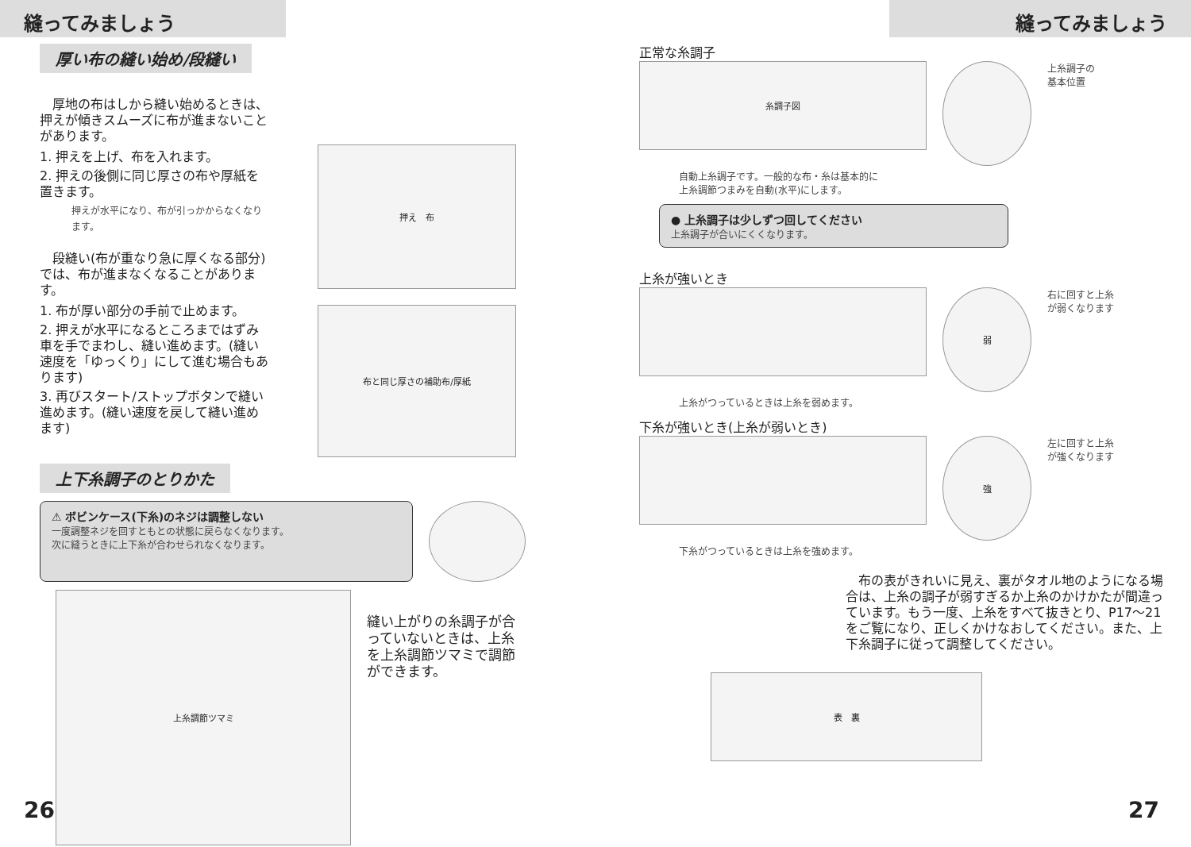縫ってみましょう
厚い布の縫い始め/段縫い
　厚地の布はしから縫い始めるときは、押えが傾きスムーズに布が進まないことがあります。
1. 押えを上げ、布を入れます。
2. 押えの後側に同じ厚さの布や厚紙を置きます。
押えが水平になり、布が引っかからなくなります。
　段縫い(布が重なり急に厚くなる部分)では、布が進まなくなることがあります。
1. 布が厚い部分の手前で止めます。
2. 押えが水平になるところまではずみ車を手でまわし、縫い進めます。(縫い速度を「ゆっくり」にして進む場合もあります)
3. 再びスタート/ストップボタンで縫い進めます。(縫い速度を戻して縫い進めます)
押え　布
布と同じ厚さの補助布/厚紙
上下糸調子のとりかた
⚠ ボビンケース(下糸)のネジは調整しない
一度調整ネジを回すともとの状態に戻らなくなります。
次に縫うときに上下糸が合わせられなくなります。
上糸調節ツマミ
縫い上がりの糸調子が合っていないときは、上糸を上糸調節ツマミで調節ができます。
26
縫ってみましょう
正常な糸調子
糸調子図
上糸調子の
基本位置
自動上糸調子です。一般的な布・糸は基本的に
上糸調節つまみを自動(水平)にします。
● 上糸調子は少しずつ回してください
上糸調子が合いにくくなります。
上糸が強いとき
弱
右に回すと上糸
が弱くなります
上糸がつっているときは上糸を弱めます。
下糸が強いとき(上糸が弱いとき)
強
左に回すと上糸
が強くなります
下糸がつっているときは上糸を強めます。
　布の表がきれいに見え、裏がタオル地のようになる場合は、上糸の調子が弱すぎるか上糸のかけかたが間違っています。もう一度、上糸をすべて抜きとり、P17～21をご覧になり、正しくかけなおしてください。また、上下糸調子に従って調整してください。
表　裏
27